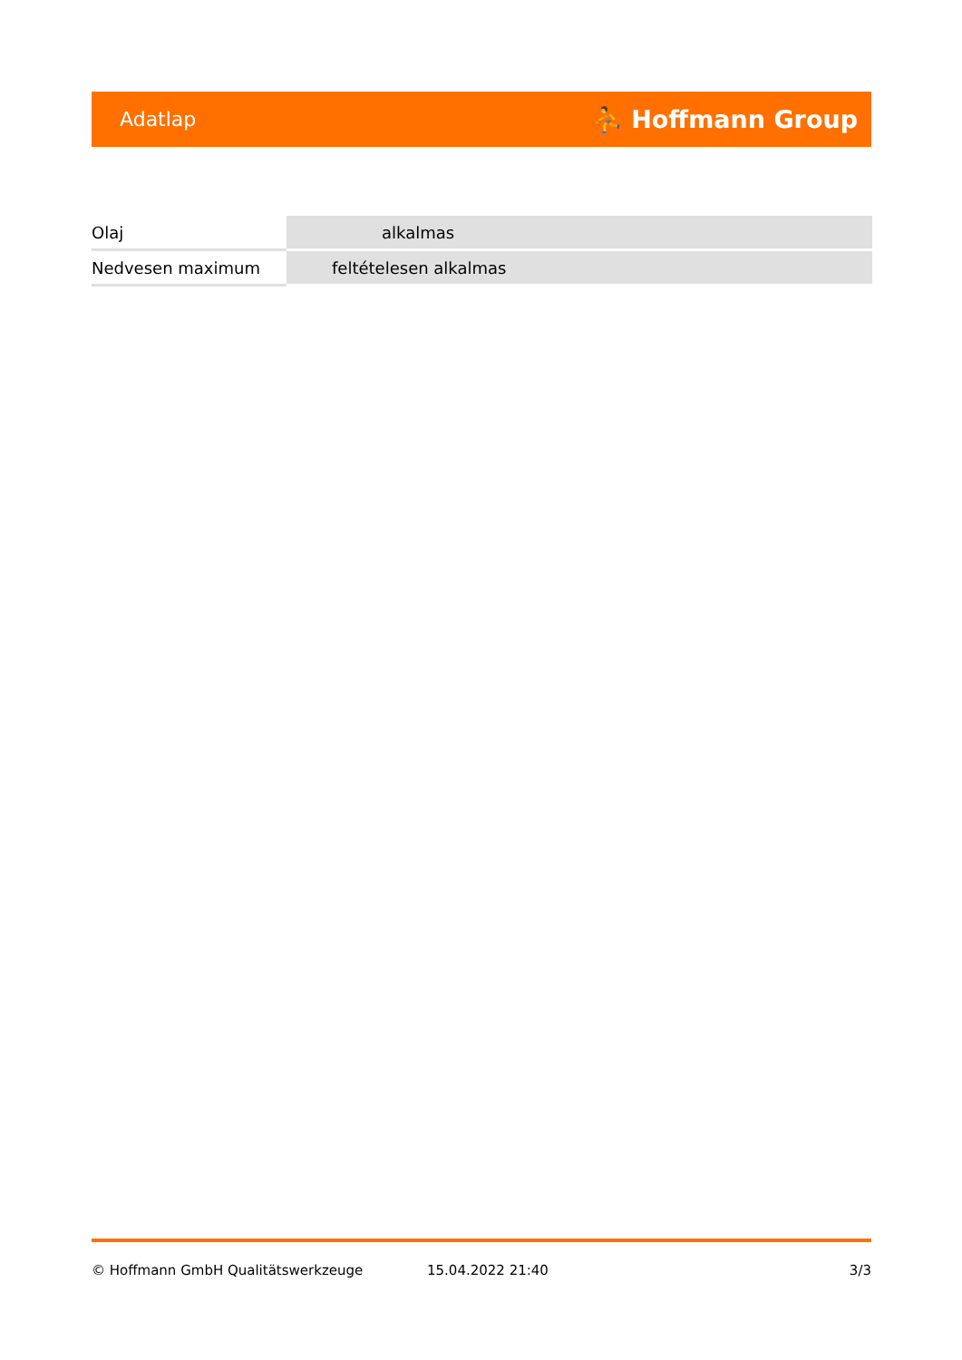Adatlap ⛹ Hoffmann Group
| Olaj | alkalmas |
| Nedvesen maximum | feltételesen alkalmas |
© Hoffmann GmbH Qualitätswerkzeuge 15.04.2022 21:40 3/3